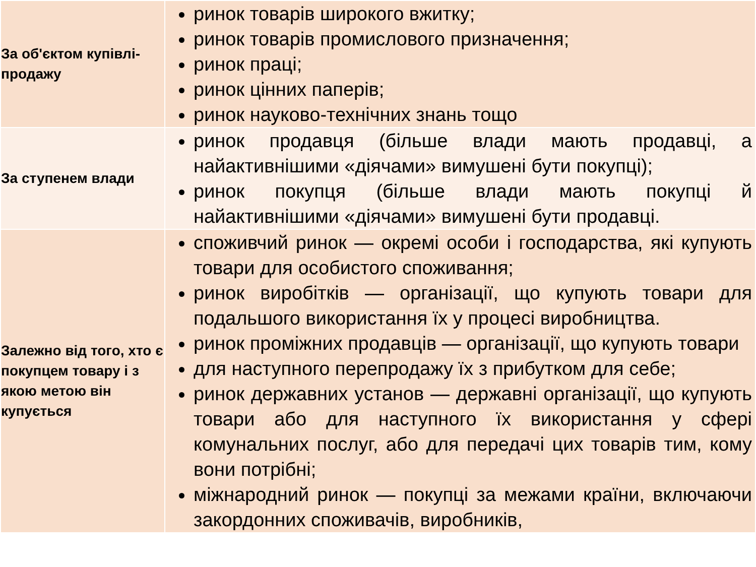| За об'єктом купівлі-продажу | ринок товарів широкого вжитку; ринок товарів промислового призначення; ринок праці; ринок цінних паперів; ринок науково-технічних знань тощо |
| За ступенем влади | ринок продавця (більше влади мають продавці, а найактивнішими «діячами» вимушені бути покупці); ринок покупця (більше влади мають покупці й найактивнішими «діячами» вимушені бути продавці. |
| Залежно від того, хто є покупцем товару і з якою метою він купується | споживчий ринок — окремі особи і господарства, які купують товари для особистого споживання; ринок виробітків — організації, що купують товари для подальшого використання їх у процесі виробництва. ринок проміжних продавців — організації, що купують товари для наступного перепродажу їх з прибутком для себе; ринок державних установ — державні організації, що купують товари або для наступного їх використання у сфері комунальних послуг, або для передачі цих товарів тим, кому вони потрібні; міжнародний ринок — покупці за межами країни, включаючи закордонних споживачів, виробників, |